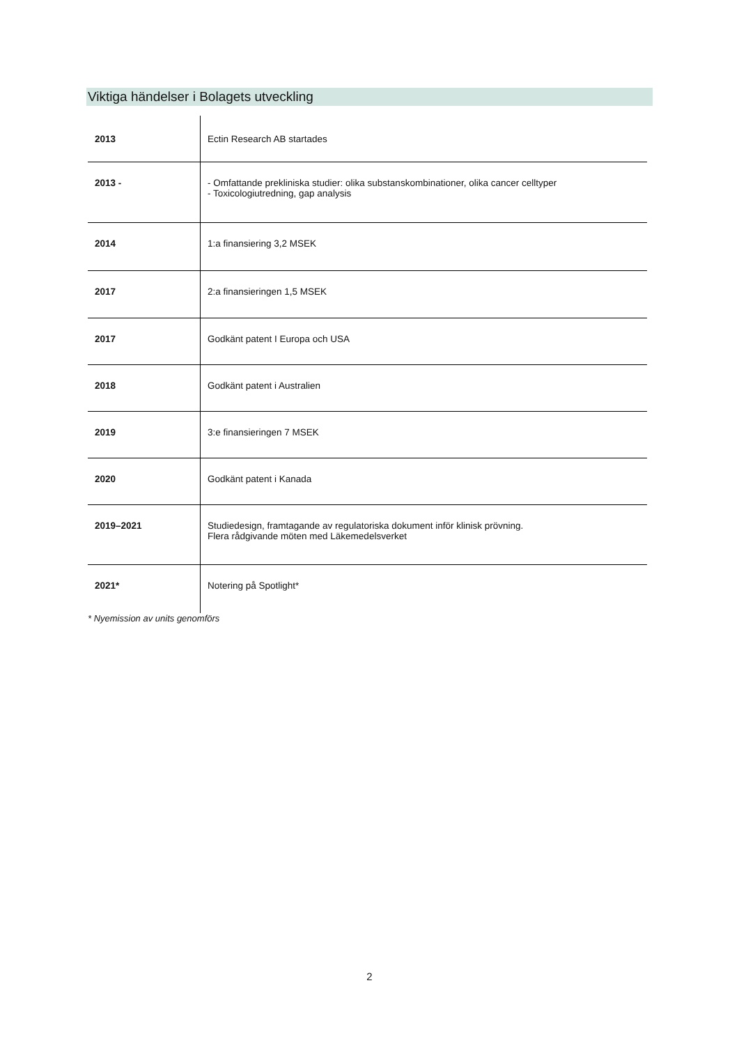Viktiga händelser i Bolagets utveckling
| 2013 | Ectin Research AB startades |
| 2013 - | - Omfattande prekliniska studier: olika substanskombinationer, olika cancer celltyper - Toxicologiutredning, gap analysis |
| 2014 | 1:a finansiering 3,2 MSEK |
| 2017 | 2:a finansieringen 1,5 MSEK |
| 2017 | Godkänt patent I Europa och USA |
| 2018 | Godkänt patent i Australien |
| 2019 | 3:e finansieringen 7 MSEK |
| 2020 | Godkänt patent i Kanada |
| 2019–2021 | Studiedesign, framtagande av regulatoriska dokument inför klinisk prövning. Flera rådgivande möten med Läkemedelsverket |
| 2021* | Notering på Spotlight* |
* Nyemission av units genomförs
2